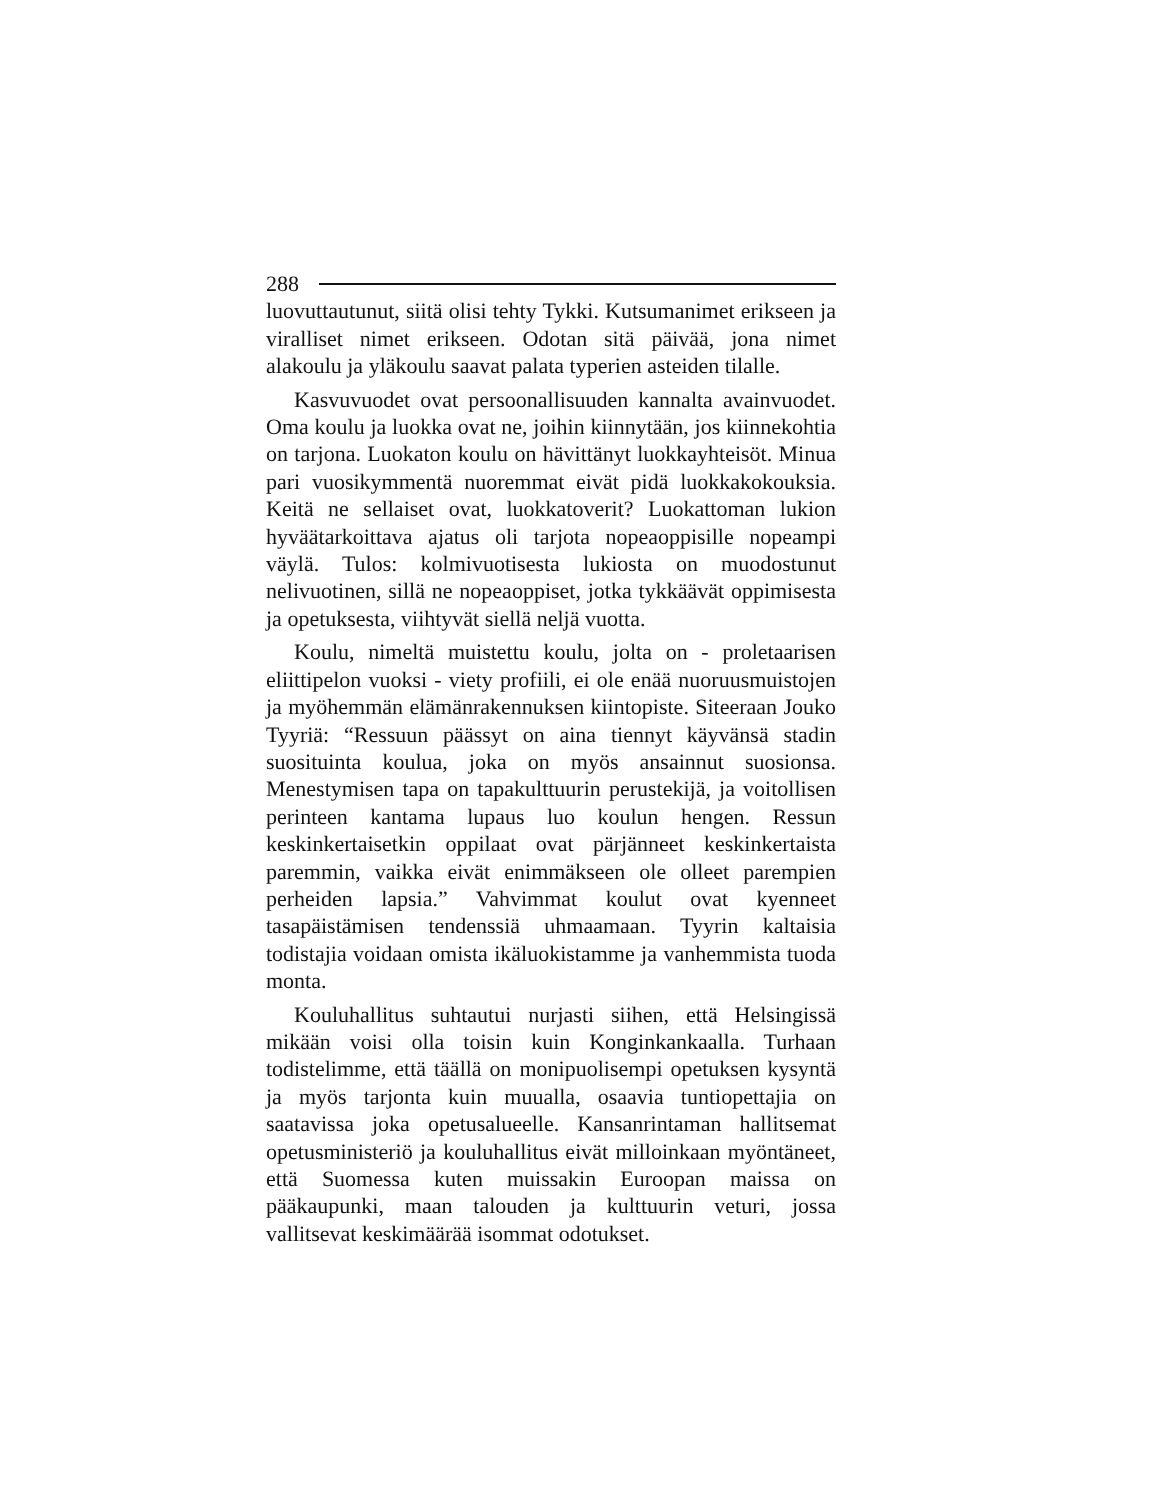288
luovuttautunut, siitä olisi tehty Tykki. Kutsumanimet erikseen ja viralliset nimet erikseen. Odotan sitä päivää, jona nimet alakoulu ja yläkoulu saavat palata typerien asteiden tilalle.
Kasvuvuodet ovat persoonallisuuden kannalta avainvuodet. Oma koulu ja luokka ovat ne, joihin kiinnytään, jos kiinnekohtia on tarjona. Luokaton koulu on hävittänyt luokkayhteisöt. Minua pari vuosikymmentä nuoremmat eivät pidä luokkakokouksia. Keitä ne sellaiset ovat, luokkatoverit? Luokattoman lukion hyväätarkoittava ajatus oli tarjota nopeaoppisille nopeampi väylä. Tulos: kolmivuotisesta lukiosta on muodostunut nelivuotinen, sillä ne nopeaoppiset, jotka tykkäävät oppimisesta ja opetuksesta, viihtyvät siellä neljä vuotta.
Koulu, nimeltä muistettu koulu, jolta on - proletaarisen eliittipelon vuoksi - viety profiili, ei ole enää nuoruusmuistojen ja myöhemmän elämänrakennuksen kiintopiste. Siteeraan Jouko Tyyriä: “Ressuun päässyt on aina tiennyt käyvänsä stadin suosituinta koulua, joka on myös ansainnut suosionsa. Menestymisen tapa on tapakulttuurin perustekijä, ja voitollisen perinteen kantama lupaus luo koulun hengen. Ressun keskinkertaisetkin oppilaat ovat pärjänneet keskinkertaista paremmin, vaikka eivät enimmäkseen ole olleet parempien perheiden lapsia.” Vahvimmat koulut ovat kyenneet tasapäistämisen tendenssiä uhmaamaan. Tyyrin kaltaisia todistajia voidaan omista ikäluokistamme ja vanhemmista tuoda monta.
Kouluhallitus suhtautui nurjasti siihen, että Helsingissä mikään voisi olla toisin kuin Konginkankaalla. Turhaan todistelimme, että täällä on monipuolisempi opetuksen kysyntä ja myös tarjonta kuin muualla, osaavia tuntiopettajia on saatavissa joka opetusalueelle. Kansanrintaman hallitsemat opetusministeriö ja kouluhallitus eivät milloinkaan myöntäneet, että Suomessa kuten muissakin Euroopan maissa on pääkaupunki, maan talouden ja kulttuurin veturi, jossa vallitsevat keskimäärää isommat odotukset.